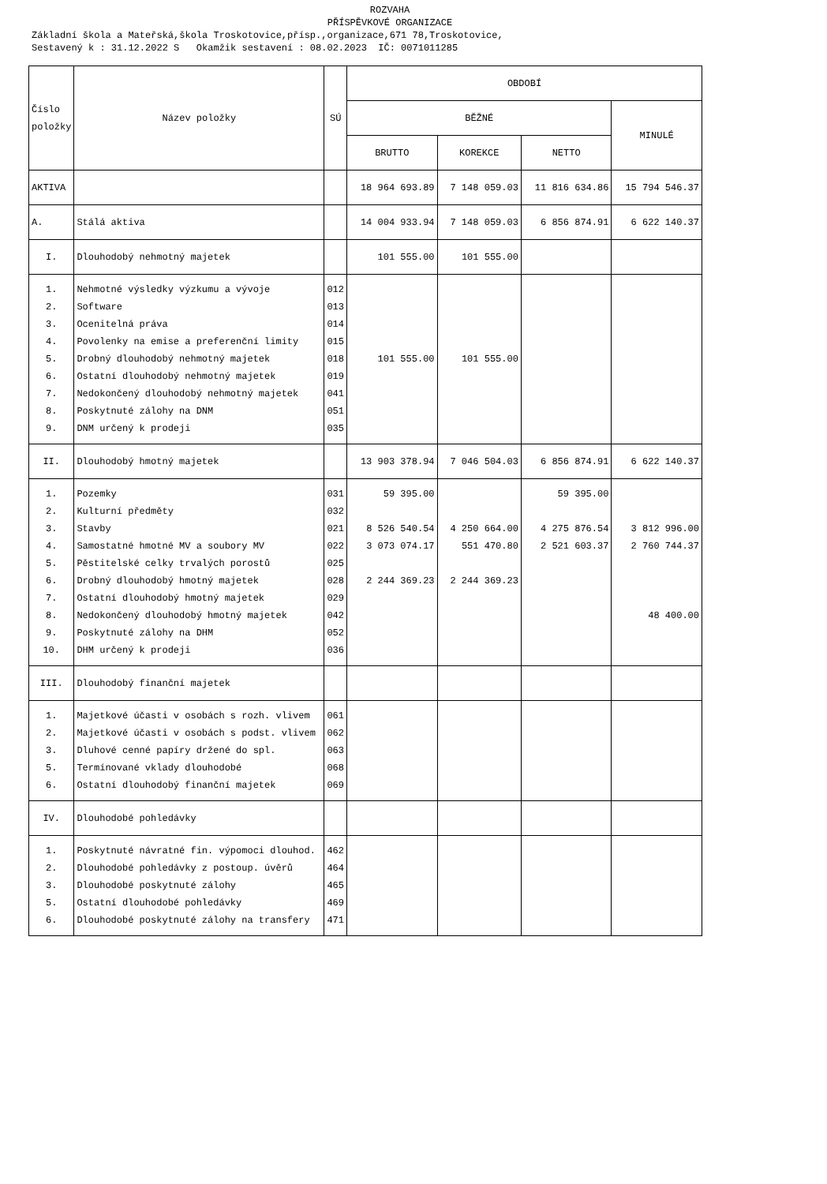ROZVAHA
PŘÍSPĚVKOVÉ ORGANIZACE
Základní škola a Mateřská,škola Troskotovice,přísp.,organizace,671 78,Troskotovice,
Sestavený k : 31.12.2022 S Okamžik sestavení : 08.02.2023 IČ: 0071011285
| Číslo položky | Název položky | SÚ | OBDOBÍ | | | |
| --- | --- | --- | --- | --- | --- | --- |
| | | | BĚŽNÉ | | | MINULÉ |
| | | | BRUTTO | KOREKCE | NETTO | |
| AKTIVA | | | 18 964 693.89 | 7 148 059.03 | 11 816 634.86 | 15 794 546.37 |
| A. | Stálá aktiva | | 14 004 933.94 | 7 148 059.03 | 6 856 874.91 | 6 622 140.37 |
| I. | Dlouhodobý nehmotný majetek | | 101 555.00 | 101 555.00 | | |
| 1. 2. 3. 4. 5. 6. 7. 8. 9. | Nehmotné výsledky výzkumu a vývoje Software Ocenitelná práva Povolenky na emise a preferenční limity Drobný dlouhodobý nehmotný majetek Ostatní dlouhodobý nehmotný majetek Nedokončený dlouhodobý nehmotný majetek Poskytnuté zálohy na DNM DNM určený k prodeji | 012 013 014 015 018 019 041 051 035 | 101 555.00 | 101 555.00 | | |
| II. | Dlouhodobý hmotný majetek | | 13 903 378.94 | 7 046 504.03 | 6 856 874.91 | 6 622 140.37 |
| 1. 2. 3. 4. 5. 6. 7. 8. 9. 10. | Pozemky Kulturní předměty Stavby Samostatné hmotné MV a soubory MV Pěstitelské celky trvalých porostů Drobný dlouhodobý hmotný majetek Ostatní dlouhodobý hmotný majetek Nedokončený dlouhodobý hmotný majetek Poskytnuté zálohy na DHM DHM určený k prodeji | 031 032 021 022 025 028 029 042 052 036 | 59 395.00 8 526 540.54 3 073 074.17 2 244 369.23 | 4 250 664.00 551 470.80 2 244 369.23 | 59 395.00 4 275 876.54 2 521 603.37 | 3 812 996.00 2 760 744.37 48 400.00 |
| III. | Dlouhodobý finanční majetek | | | | | |
| 1. 2. 3. 5. 6. | Majetkové účasti v osobách s rozh. vlivem Majetkové účasti v osobách s podst. vlivem Dluhové cenné papíry držené do spl. Termínované vklady dlouhodobé Ostatní dlouhodobý finanční majetek | 061 062 063 068 069 | | | | |
| IV. | Dlouhodobé pohledávky | | | | | |
| 1. 2. 3. 5. 6. | Poskytnuté návratné fin. výpomoci dlouhod. Dlouhodobé pohledávky z postoup. úvěrů Dlouhodobé poskytnuté zálohy Ostatní dlouhodobé pohledávky Dlouhodobé poskytnuté zálohy na transfery | 462 464 465 469 471 | | | | |